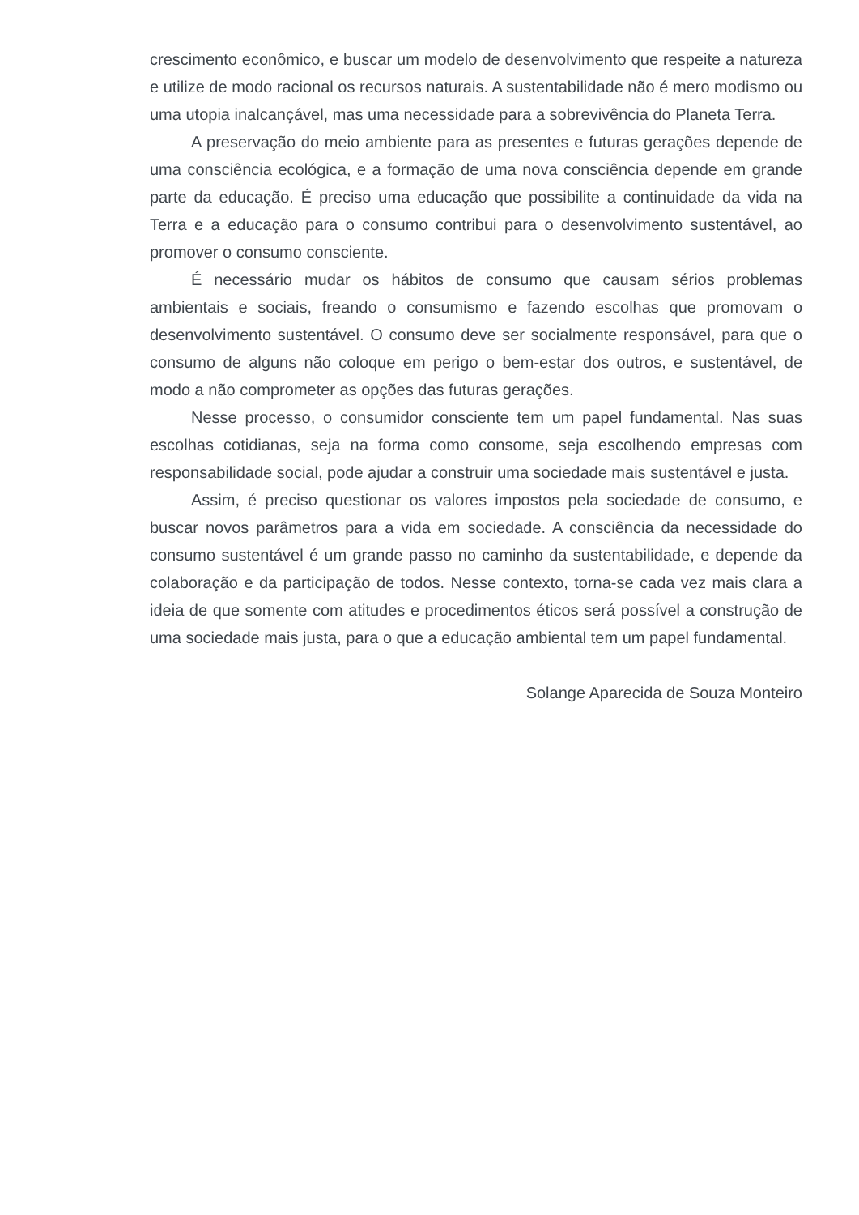crescimento econômico, e buscar um modelo de desenvolvimento que respeite a natureza e utilize de modo racional os recursos naturais. A sustentabilidade não é mero modismo ou uma utopia inalcançável, mas uma necessidade para a sobrevivência do Planeta Terra.
A preservação do meio ambiente para as presentes e futuras gerações depende de uma consciência ecológica, e a formação de uma nova consciência depende em grande parte da educação. É preciso uma educação que possibilite a continuidade da vida na Terra e a educação para o consumo contribui para o desenvolvimento sustentável, ao promover o consumo consciente.
É necessário mudar os hábitos de consumo que causam sérios problemas ambientais e sociais, freando o consumismo e fazendo escolhas que promovam o desenvolvimento sustentável. O consumo deve ser socialmente responsável, para que o consumo de alguns não coloque em perigo o bem-estar dos outros, e sustentável, de modo a não comprometer as opções das futuras gerações.
Nesse processo, o consumidor consciente tem um papel fundamental. Nas suas escolhas cotidianas, seja na forma como consome, seja escolhendo empresas com responsabilidade social, pode ajudar a construir uma sociedade mais sustentável e justa.
Assim, é preciso questionar os valores impostos pela sociedade de consumo, e buscar novos parâmetros para a vida em sociedade. A consciência da necessidade do consumo sustentável é um grande passo no caminho da sustentabilidade, e depende da colaboração e da participação de todos. Nesse contexto, torna-se cada vez mais clara a ideia de que somente com atitudes e procedimentos éticos será possível a construção de uma sociedade mais justa, para o que a educação ambiental tem um papel fundamental.
Solange Aparecida de Souza Monteiro